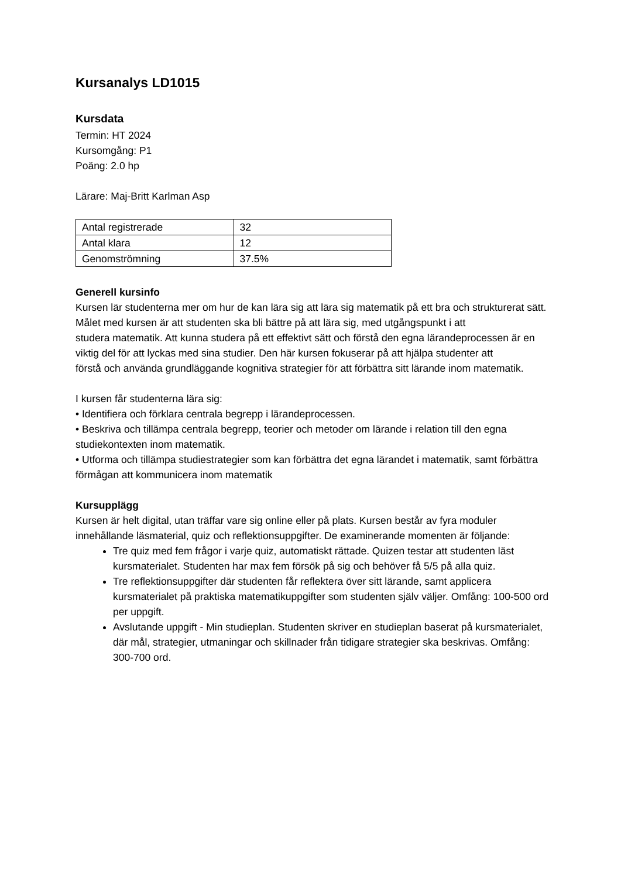Kursanalys LD1015
Kursdata
Termin: HT 2024
Kursomgång: P1
Poäng: 2.0 hp
Lärare: Maj-Britt Karlman Asp
| Antal registrerade | 32 |
| Antal klara | 12 |
| Genomströmning | 37.5% |
Generell kursinfo
Kursen lär studenterna mer om hur de kan lära sig att lära sig matematik på ett bra och strukturerat sätt. Målet med kursen är att studenten ska bli bättre på att lära sig, med utgångspunkt i att
studera matematik. Att kunna studera på ett effektivt sätt och förstå den egna lärandeprocessen är en
viktig del för att lyckas med sina studier. Den här kursen fokuserar på att hjälpa studenter att
förstå och använda grundläggande kognitiva strategier för att förbättra sitt lärande inom matematik.
I kursen får studenterna lära sig:
• Identifiera och förklara centrala begrepp i lärandeprocessen.
• Beskriva och tillämpa centrala begrepp, teorier och metoder om lärande i relation till den egna studiekontexten inom matematik.
• Utforma och tillämpa studiestrategier som kan förbättra det egna lärandet i matematik, samt förbättra förmågan att kommunicera inom matematik
Kursupplägg
Kursen är helt digital, utan träffar vare sig online eller på plats. Kursen består av fyra moduler innehållande läsmaterial, quiz och reflektionsuppgifter. De examinerande momenten är följande:
Tre quiz med fem frågor i varje quiz, automatiskt rättade. Quizen testar att studenten läst kursmaterialet. Studenten har max fem försök på sig och behöver få 5/5 på alla quiz.
Tre reflektionsuppgifter där studenten får reflektera över sitt lärande, samt applicera kursmaterialet på praktiska matematikuppgifter som studenten själv väljer. Omfång: 100-500 ord per uppgift.
Avslutande uppgift - Min studieplan. Studenten skriver en studieplan baserat på kursmaterialet, där mål, strategier, utmaningar och skillnader från tidigare strategier ska beskrivas. Omfång: 300-700 ord.